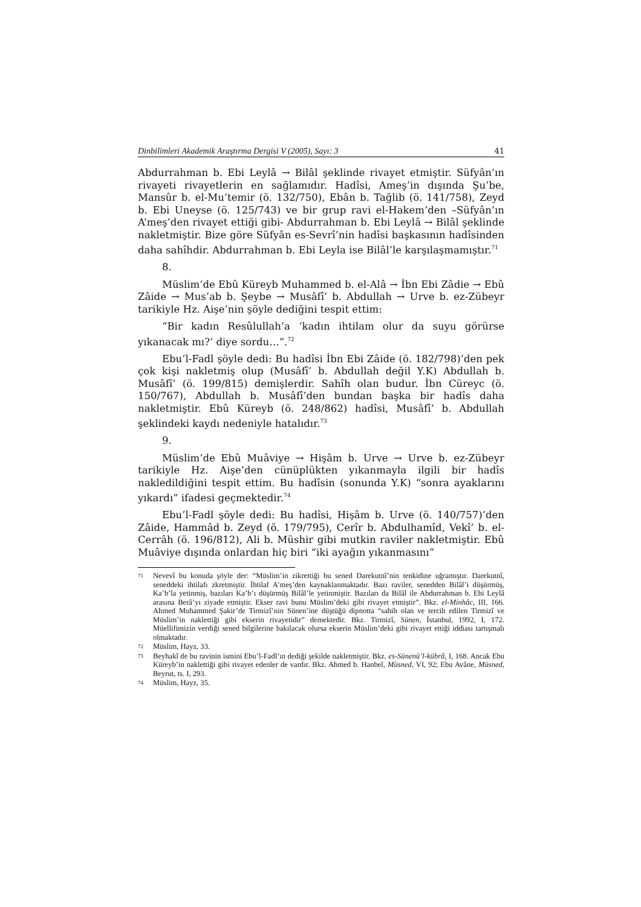Dinbilimleri Akademik Araştırma Dergisi V (2005), Sayı: 3 41
Abdurrahman b. Ebi Leylâ → Bilâl şeklinde rivayet etmiştir. Süfyân’ın rivayeti rivayetlerin en sağlamıdır. Hadîsi, Ameş’in dışında Şu’be, Mansûr b. el-Mu’temir (ö. 132/750), Ebân b. Tağlib (ö. 141/758), Zeyd b. Ebi Uneyse (ö. 125/743) ve bir grup ravi el-Hakem’den –Süfyân’ın A’meş’den rivayet ettiği gibi- Abdurrahman b. Ebi Leylâ → Bilâl şeklinde nakletmiştir. Bize göre Süfyân es-Sevrî’nin hadîsi başkasının hadîsinden daha sahîhdir. Abdurrahman b. Ebi Leyla ise Bilâl’le karşılaşmamıştır.<sup>71</sup>
8.
Müslim’de Ebû Küreyb Muhammed b. el-Alâ → İbn Ebi Zâdie → Ebû Zâide → Mus’ab b. Şeybe → Musâfî’ b. Abdullah → Urve b. ez-Zübeyr tarikiyle Hz. Aişe’nin şöyle dediğini tespit ettim:
“Bir kadın Resûlullah’a ‘kadın ihtilam olur da suyu görürse yıkanacak mı?’ diye sordu…”.<sup>72</sup>
Ebu’l-Fadl şöyle dedi: Bu hadîsi İbn Ebi Zâide (ö. 182/798)’den pek çok kişi nakletmiş olup (Musâfî’ b. Abdullah değil Y.K) Abdullah b. Musâfî’ (ö. 199/815) demişlerdir. Sahîh olan budur. İbn Cüreyc (ö. 150/767), Abdullah b. Musâfî’den bundan başka bir hadîs daha nakletmiştir. Ebû Küreyb (ö. 248/862) hadîsi, Musâfî’ b. Abdullah şeklindeki kaydı nedeniyle hatalıdır.<sup>73</sup>
9.
Müslim’de Ebû Muâviye → Hişâm b. Urve → Urve b. ez-Zübeyr tarikiyle Hz. Aişe’den cünüplükten yıkanmayla ilgili bir hadîs nakledildiğini tespit ettim. Bu hadîsin (sonunda Y.K) “sonra ayaklarını yıkardı” ifadesi geçmektedir.<sup>74</sup>
Ebu’l-Fadl şöyle dedi: Bu hadîsi, Hişâm b. Urve (ö. 140/757)’den Zâide, Hammâd b. Zeyd (ö. 179/795), Cerîr b. Abdulhamîd, Vekî’ b. el-Cerrâh (ö. 196/812), Ali b. Müshir gibi mutkin raviler nakletmiştir. Ebû Muâviye dışında onlardan hiç biri “iki ayağın yıkanmasını”
71 Nevevî bu konuda şöyle der: “Müslim’in zikrettiği bu sened Darekutnî’nin tenkidine uğramıştır. Darekutnî, seneddeki ihtilafı zkretmiştir. İhtilaf A’meş’den kaynaklanmaktadır. Bazı raviler, senedden Bilâl’i düşürmüş, Ka’b’la yetinmiş, bazıları Ka’b’ı düşürmüş Bilâl’le yetinmiştir. Bazıları da Bilâl ile Abdurrahman b. Ebi Leylâ arasına Berâ’yı ziyade etmiştir. Ekser ravi bunu Müslim’deki gibi rivayet etmiştir”. Bkz. el-Minhâc, III, 166. Ahmed Muhammed Şakir’de Tirmizî’nin Sünen’ine düştüğü dipnotta “sahih olan ve tercih edilen Tirmizî ve Müslim’in naklettiği gibi ekserin rivayetidir” demektedir. Bkz. Tirmizî, Sünen, İstanbul, 1992, I, 172. Müellifimizin verdiği sened bilgilerine bakılacak olursa ekserin Müslim’deki gibi rivayet ettiği iddiası tartışmalı olmaktadır.
72 Müslim, Hayz, 33.
73 Beyhakî de bu ravinin ismini Ebu’l-Fadl’ın dediği şekilde nakletmiştir. Bkz. es-Sünenü’l-kübrâ, I, 168. Ancak Ebu Küreyb’in naklettiği gibi rivayet edenler de vardır. Bkz. Ahmed b. Hanbel, Müsned, VI, 92; Ebu Avâne, Müsned, Beyrut, ts. I, 293.
74 Müslim, Hayz, 35.